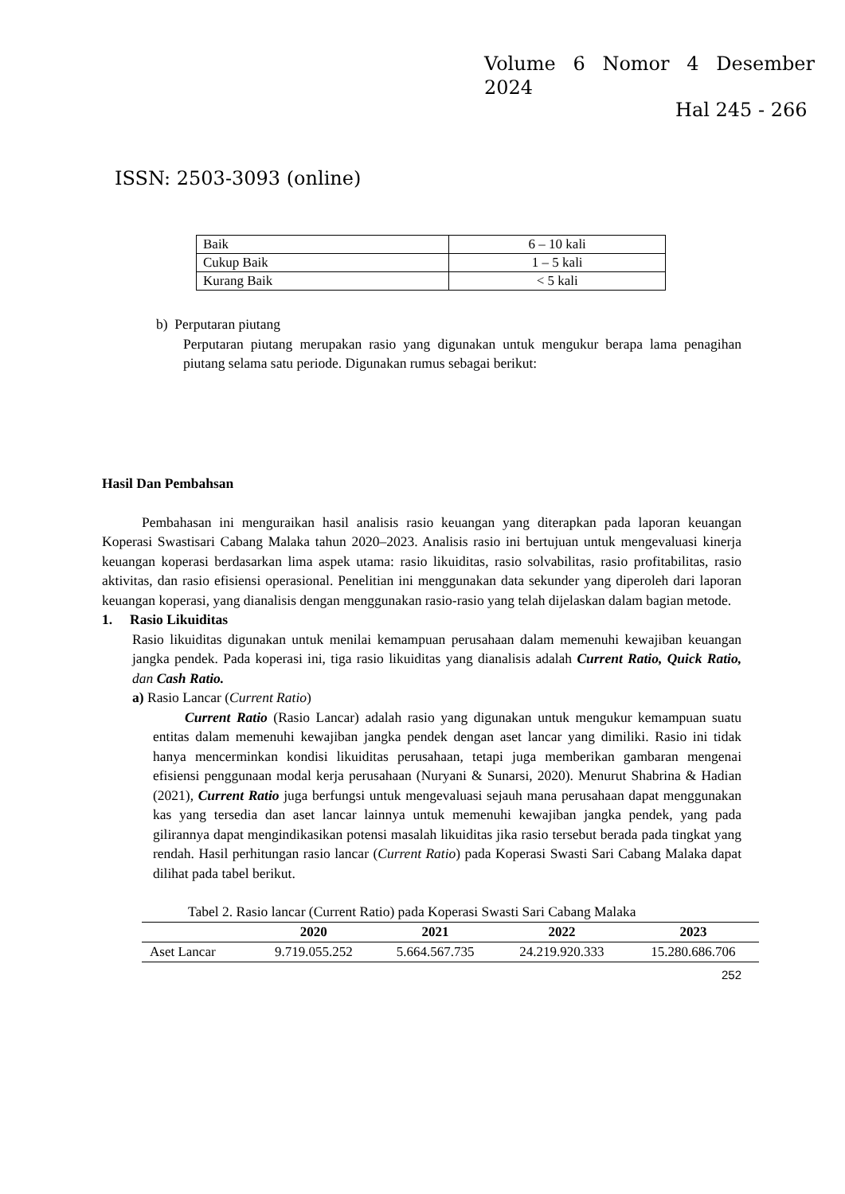Volume 6 Nomor 4 Desember
2024
Hal 245 - 266
ISSN: 2503-3093 (online)
| Baik | 6 – 10 kali |
| Cukup Baik | 1 – 5 kali |
| Kurang Baik | < 5 kali |
b) Perputaran piutang
Perputaran piutang merupakan rasio yang digunakan untuk mengukur berapa lama penagihan piutang selama satu periode. Digunakan rumus sebagai berikut:
Hasil Dan Pembahsan
Pembahasan ini menguraikan hasil analisis rasio keuangan yang diterapkan pada laporan keuangan Koperasi Swastisari Cabang Malaka tahun 2020–2023. Analisis rasio ini bertujuan untuk mengevaluasi kinerja keuangan koperasi berdasarkan lima aspek utama: rasio likuiditas, rasio solvabilitas, rasio profitabilitas, rasio aktivitas, dan rasio efisiensi operasional. Penelitian ini menggunakan data sekunder yang diperoleh dari laporan keuangan koperasi, yang dianalisis dengan menggunakan rasio-rasio yang telah dijelaskan dalam bagian metode.
1. Rasio Likuiditas
Rasio likuiditas digunakan untuk menilai kemampuan perusahaan dalam memenuhi kewajiban keuangan jangka pendek. Pada koperasi ini, tiga rasio likuiditas yang dianalisis adalah Current Ratio, Quick Ratio, dan Cash Ratio.
a) Rasio Lancar (Current Ratio)
Current Ratio (Rasio Lancar) adalah rasio yang digunakan untuk mengukur kemampuan suatu entitas dalam memenuhi kewajiban jangka pendek dengan aset lancar yang dimiliki. Rasio ini tidak hanya mencerminkan kondisi likuiditas perusahaan, tetapi juga memberikan gambaran mengenai efisiensi penggunaan modal kerja perusahaan (Nuryani & Sunarsi, 2020). Menurut Shabrina & Hadian (2021), Current Ratio juga berfungsi untuk mengevaluasi sejauh mana perusahaan dapat menggunakan kas yang tersedia dan aset lancar lainnya untuk memenuhi kewajiban jangka pendek, yang pada gilirannya dapat mengindikasikan potensi masalah likuiditas jika rasio tersebut berada pada tingkat yang rendah. Hasil perhitungan rasio lancar (Current Ratio) pada Koperasi Swasti Sari Cabang Malaka dapat dilihat pada tabel berikut.
Tabel 2. Rasio lancar (Current Ratio) pada Koperasi Swasti Sari Cabang Malaka
| | 2020 | 2021 | 2022 | 2023 |
| --- | --- | --- | --- | --- |
| Aset Lancar | 9.719.055.252 | 5.664.567.735 | 24.219.920.333 | 15.280.686.706 |
252